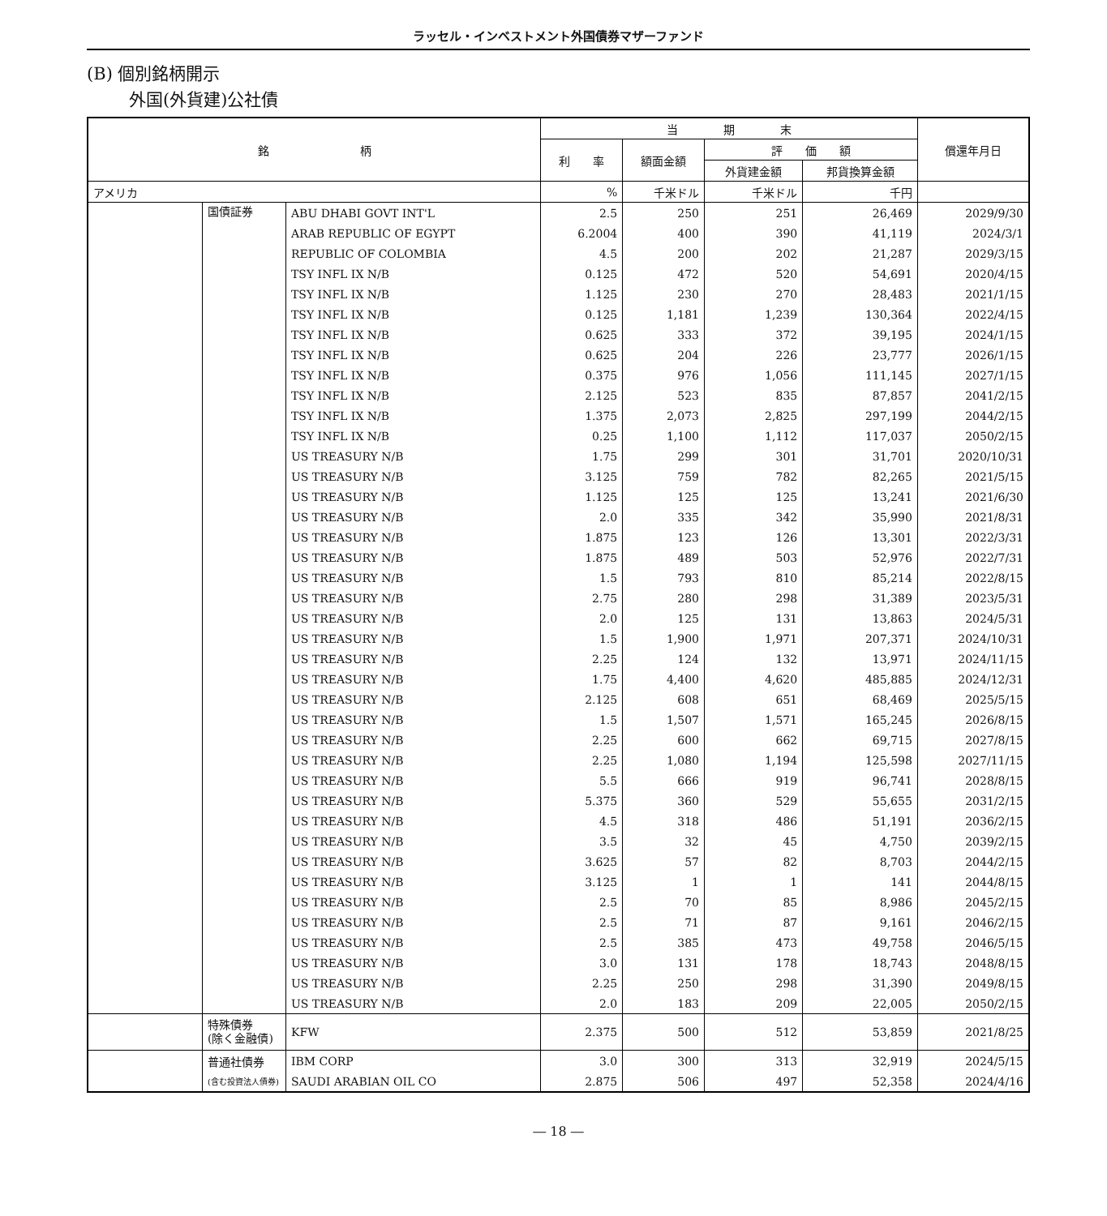ラッセル・インベストメント外国債券マザーファンド
(B) 個別銘柄開示
外国(外貨建)公社債
| 銘 柄 | | | 当 期 末 | | | | 償還年月日 |
| --- | --- | --- | --- | --- | --- | --- | --- |
| | | | 利 率 | 額面金額 | 評 価 額 | | |
| | | | | | 外貨建金額 | 邦貨換算金額 | |
| アメリカ | | | % | 千米ドル | 千米ドル | 千円 | |
| | 国債証券 | ABU DHABI GOVT INT'L | 2.5 | 250 | 251 | 26,469 | 2029/9/30 |
| | | ARAB REPUBLIC OF EGYPT | 6.2004 | 400 | 390 | 41,119 | 2024/3/1 |
| | | REPUBLIC OF COLOMBIA | 4.5 | 200 | 202 | 21,287 | 2029/3/15 |
| | | TSY INFL IX N/B | 0.125 | 472 | 520 | 54,691 | 2020/4/15 |
| | | TSY INFL IX N/B | 1.125 | 230 | 270 | 28,483 | 2021/1/15 |
| | | TSY INFL IX N/B | 0.125 | 1,181 | 1,239 | 130,364 | 2022/4/15 |
| | | TSY INFL IX N/B | 0.625 | 333 | 372 | 39,195 | 2024/1/15 |
| | | TSY INFL IX N/B | 0.625 | 204 | 226 | 23,777 | 2026/1/15 |
| | | TSY INFL IX N/B | 0.375 | 976 | 1,056 | 111,145 | 2027/1/15 |
| | | TSY INFL IX N/B | 2.125 | 523 | 835 | 87,857 | 2041/2/15 |
| | | TSY INFL IX N/B | 1.375 | 2,073 | 2,825 | 297,199 | 2044/2/15 |
| | | TSY INFL IX N/B | 0.25 | 1,100 | 1,112 | 117,037 | 2050/2/15 |
| | | US TREASURY N/B | 1.75 | 299 | 301 | 31,701 | 2020/10/31 |
| | | US TREASURY N/B | 3.125 | 759 | 782 | 82,265 | 2021/5/15 |
| | | US TREASURY N/B | 1.125 | 125 | 125 | 13,241 | 2021/6/30 |
| | | US TREASURY N/B | 2.0 | 335 | 342 | 35,990 | 2021/8/31 |
| | | US TREASURY N/B | 1.875 | 123 | 126 | 13,301 | 2022/3/31 |
| | | US TREASURY N/B | 1.875 | 489 | 503 | 52,976 | 2022/7/31 |
| | | US TREASURY N/B | 1.5 | 793 | 810 | 85,214 | 2022/8/15 |
| | | US TREASURY N/B | 2.75 | 280 | 298 | 31,389 | 2023/5/31 |
| | | US TREASURY N/B | 2.0 | 125 | 131 | 13,863 | 2024/5/31 |
| | | US TREASURY N/B | 1.5 | 1,900 | 1,971 | 207,371 | 2024/10/31 |
| | | US TREASURY N/B | 2.25 | 124 | 132 | 13,971 | 2024/11/15 |
| | | US TREASURY N/B | 1.75 | 4,400 | 4,620 | 485,885 | 2024/12/31 |
| | | US TREASURY N/B | 2.125 | 608 | 651 | 68,469 | 2025/5/15 |
| | | US TREASURY N/B | 1.5 | 1,507 | 1,571 | 165,245 | 2026/8/15 |
| | | US TREASURY N/B | 2.25 | 600 | 662 | 69,715 | 2027/8/15 |
| | | US TREASURY N/B | 2.25 | 1,080 | 1,194 | 125,598 | 2027/11/15 |
| | | US TREASURY N/B | 5.5 | 666 | 919 | 96,741 | 2028/8/15 |
| | | US TREASURY N/B | 5.375 | 360 | 529 | 55,655 | 2031/2/15 |
| | | US TREASURY N/B | 4.5 | 318 | 486 | 51,191 | 2036/2/15 |
| | | US TREASURY N/B | 3.5 | 32 | 45 | 4,750 | 2039/2/15 |
| | | US TREASURY N/B | 3.625 | 57 | 82 | 8,703 | 2044/2/15 |
| | | US TREASURY N/B | 3.125 | 1 | 1 | 141 | 2044/8/15 |
| | | US TREASURY N/B | 2.5 | 70 | 85 | 8,986 | 2045/2/15 |
| | | US TREASURY N/B | 2.5 | 71 | 87 | 9,161 | 2046/2/15 |
| | | US TREASURY N/B | 2.5 | 385 | 473 | 49,758 | 2046/5/15 |
| | | US TREASURY N/B | 3.0 | 131 | 178 | 18,743 | 2048/8/15 |
| | | US TREASURY N/B | 2.25 | 250 | 298 | 31,390 | 2049/8/15 |
| | | US TREASURY N/B | 2.0 | 183 | 209 | 22,005 | 2050/2/15 |
| | 特殊債券 (除く金融債) | KFW | 2.375 | 500 | 512 | 53,859 | 2021/8/25 |
| | 普通社債券 | IBM CORP | 3.0 | 300 | 313 | 32,919 | 2024/5/15 |
| | (含む投資法人債券) | SAUDI ARABIAN OIL CO | 2.875 | 506 | 497 | 52,358 | 2024/4/16 |
― 18 ―